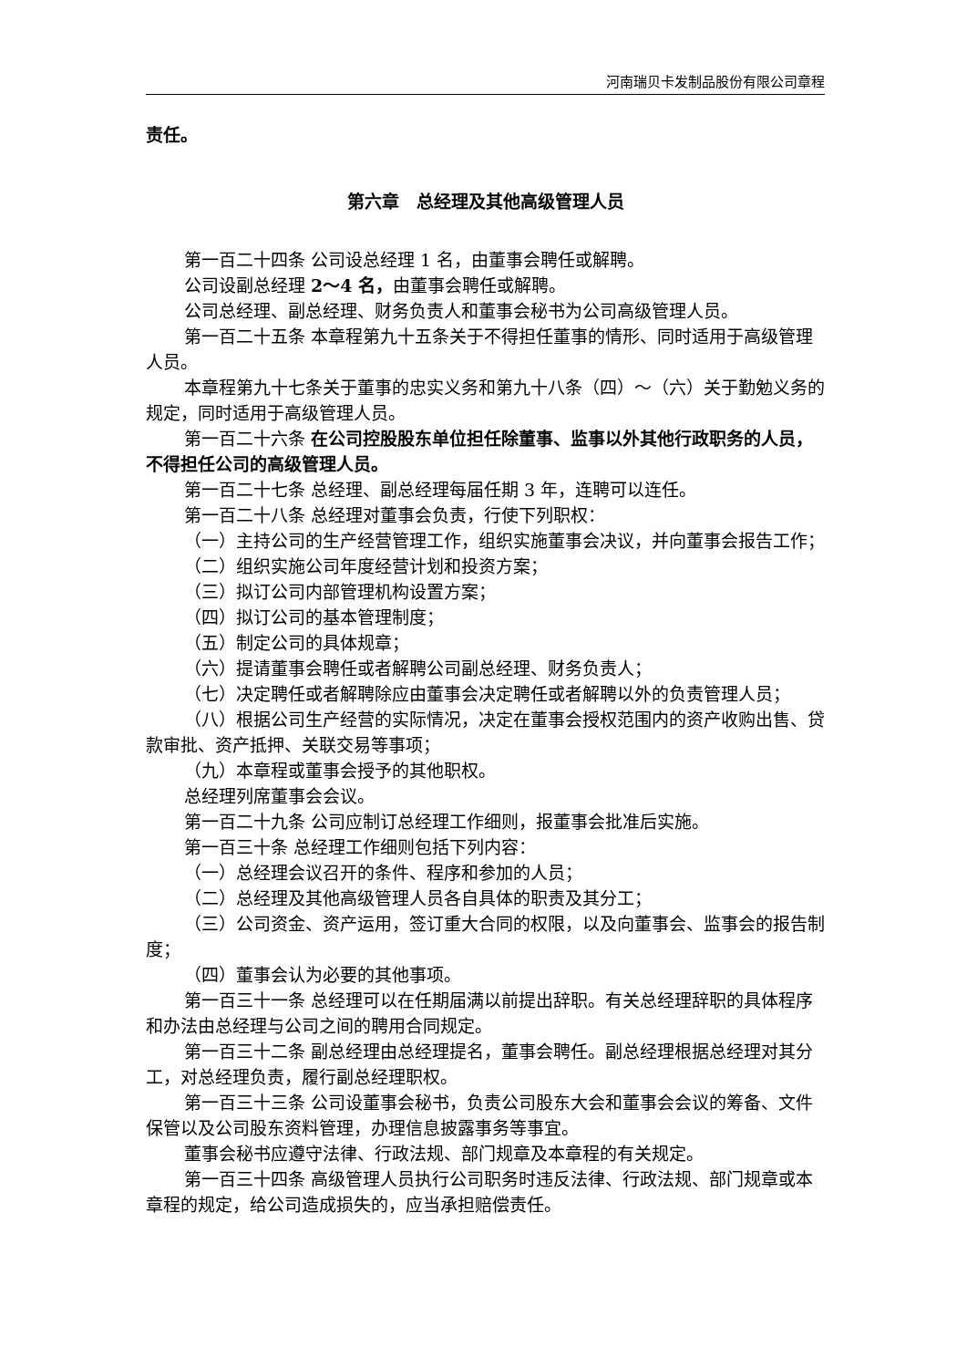河南瑞贝卡发制品股份有限公司章程
责任。
第六章　总经理及其他高级管理人员
第一百二十四条 公司设总经理 1 名，由董事会聘任或解聘。
公司设副总经理 2～4 名，由董事会聘任或解聘。
公司总经理、副总经理、财务负责人和董事会秘书为公司高级管理人员。
第一百二十五条 本章程第九十五条关于不得担任董事的情形、同时适用于高级管理人员。
本章程第九十七条关于董事的忠实义务和第九十八条（四）～（六）关于勤勉义务的规定，同时适用于高级管理人员。
第一百二十六条 在公司控股股东单位担任除董事、监事以外其他行政职务的人员，不得担任公司的高级管理人员。
第一百二十七条 总经理、副总经理每届任期 3 年，连聘可以连任。
第一百二十八条 总经理对董事会负责，行使下列职权：
（一）主持公司的生产经营管理工作，组织实施董事会决议，并向董事会报告工作；
（二）组织实施公司年度经营计划和投资方案；
（三）拟订公司内部管理机构设置方案；
（四）拟订公司的基本管理制度；
（五）制定公司的具体规章；
（六）提请董事会聘任或者解聘公司副总经理、财务负责人；
（七）决定聘任或者解聘除应由董事会决定聘任或者解聘以外的负责管理人员；
（八）根据公司生产经营的实际情况，决定在董事会授权范围内的资产收购出售、贷款审批、资产抵押、关联交易等事项；
（九）本章程或董事会授予的其他职权。
总经理列席董事会会议。
第一百二十九条 公司应制订总经理工作细则，报董事会批准后实施。
第一百三十条 总经理工作细则包括下列内容：
（一）总经理会议召开的条件、程序和参加的人员；
（二）总经理及其他高级管理人员各自具体的职责及其分工；
（三）公司资金、资产运用，签订重大合同的权限，以及向董事会、监事会的报告制度；
（四）董事会认为必要的其他事项。
第一百三十一条 总经理可以在任期届满以前提出辞职。有关总经理辞职的具体程序和办法由总经理与公司之间的聘用合同规定。
第一百三十二条 副总经理由总经理提名，董事会聘任。副总经理根据总经理对其分工，对总经理负责，履行副总经理职权。
第一百三十三条 公司设董事会秘书，负责公司股东大会和董事会会议的筹备、文件保管以及公司股东资料管理，办理信息披露事务等事宜。
董事会秘书应遵守法律、行政法规、部门规章及本章程的有关规定。
第一百三十四条 高级管理人员执行公司职务时违反法律、行政法规、部门规章或本章程的规定，给公司造成损失的，应当承担赔偿责任。